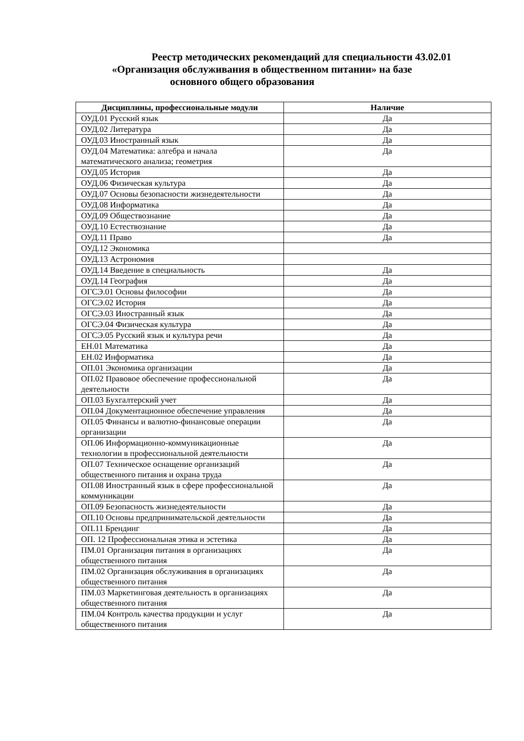Реестр методических рекомендаций для специальности 43.02.01
«Организация обслуживания в общественном питании» на базе
основного общего образования
| Дисциплины, профессиональные модули | Наличие |
| --- | --- |
| ОУД.01 Русский язык | Да |
| ОУД.02 Литература | Да |
| ОУД.03 Иностранный язык | Да |
| ОУД.04 Математика: алгебра и начала математического анализа; геометрия | Да |
| ОУД.05 История | Да |
| ОУД.06 Физическая культура | Да |
| ОУД.07 Основы безопасности жизнедеятельности | Да |
| ОУД.08 Информатика | Да |
| ОУД.09 Обществознание | Да |
| ОУД.10 Естествознание | Да |
| ОУД.11 Право | Да |
| ОУД.12 Экономика | |
| ОУД.13 Астрономия | |
| ОУД.14 Введение в специальность | Да |
| ОУД.14 География | Да |
| ОГСЭ.01 Основы философии | Да |
| ОГСЭ.02 История | Да |
| ОГСЭ.03 Иностранный язык | Да |
| ОГСЭ.04 Физическая культура | Да |
| ОГСЭ.05 Русский язык и культура речи | Да |
| ЕН.01 Математика | Да |
| ЕН.02 Информатика | Да |
| ОП.01 Экономика организации | Да |
| ОП.02 Правовое обеспечение профессиональной деятельности | Да |
| ОП.03 Бухгалтерский учет | Да |
| ОП.04 Документационное обеспечение управления | Да |
| ОП.05 Финансы и валютно-финансовые операции организации | Да |
| ОП.06 Информационно-коммуникационные технологии в профессиональной деятельности | Да |
| ОП.07 Техническое оснащение организаций общественного питания и охрана труда | Да |
| ОП.08 Иностранный язык в сфере профессиональной коммуникации | Да |
| ОП.09 Безопасность жизнедеятельности | Да |
| ОП.10 Основы предпринимательской деятельности | Да |
| ОП.11 Брендинг | Да |
| ОП. 12 Профессиональная этика и эстетика | Да |
| ПМ.01 Организация питания в организациях общественного питания | Да |
| ПМ.02 Организация обслуживания в организациях общественного питания | Да |
| ПМ.03 Маркетинговая деятельность в организациях общественного питания | Да |
| ПМ.04 Контроль качества продукции и услуг общественного питания | Да |